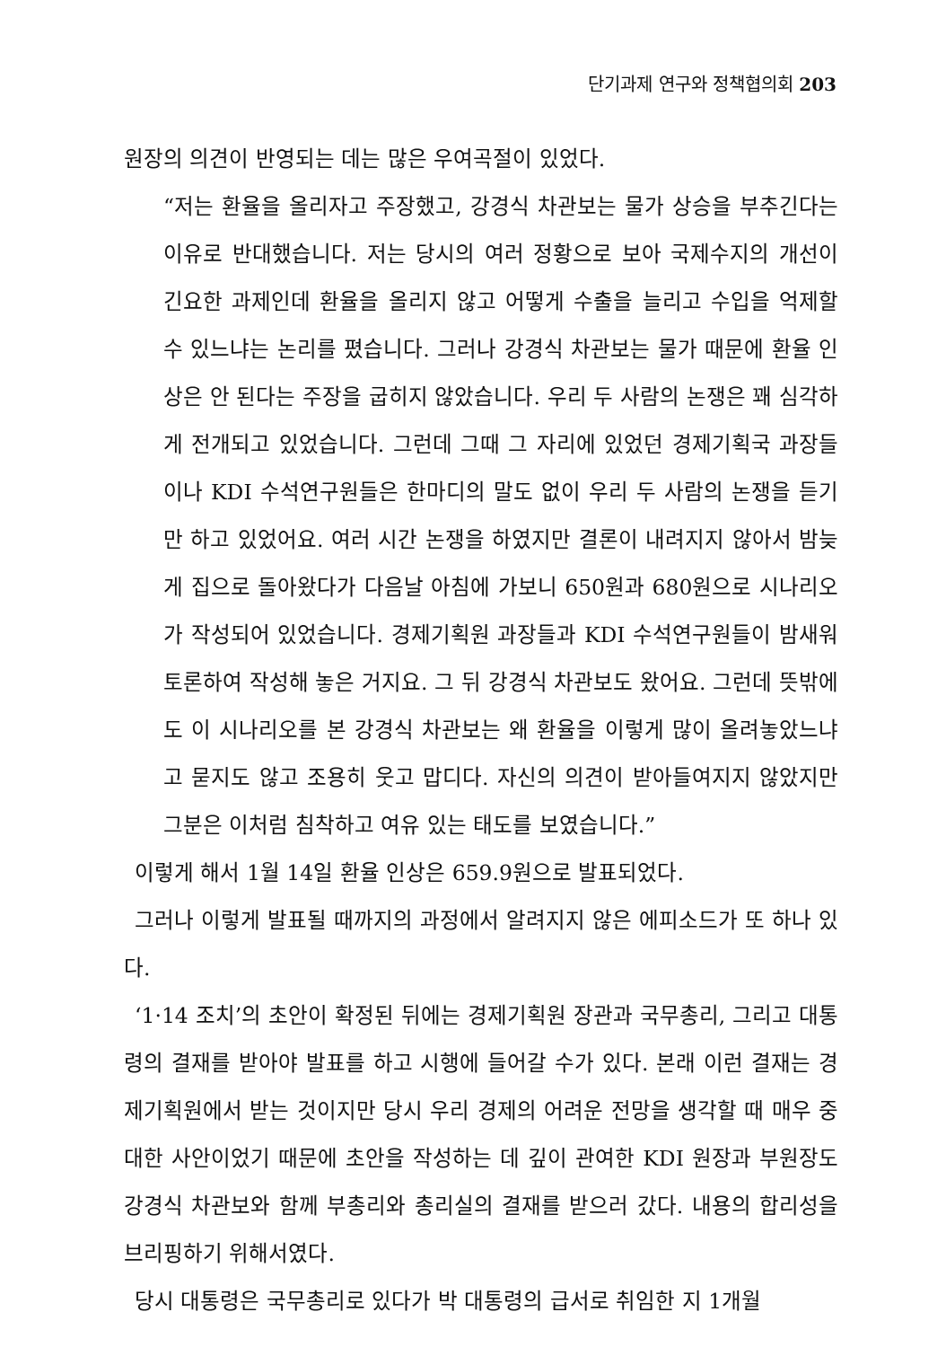단기과제 연구와 정책협의회 203
원장의 의견이 반영되는 데는 많은 우여곡절이 있었다.
“저는 환율을 올리자고 주장했고, 강경식 차관보는 물가 상승을 부추긴다는 이유로 반대했습니다. 저는 당시의 여러 정황으로 보아 국제수지의 개선이 긴요한 과제인데 환율을 올리지 않고 어떻게 수출을 늘리고 수입을 억제할 수 있느냐는 논리를 폈습니다. 그러나 강경식 차관보는 물가 때문에 환율 인상은 안 된다는 주장을 굽히지 않았습니다. 우리 두 사람의 논쟁은 꽤 심각하게 전개되고 있었습니다. 그런데 그때 그 자리에 있었던 경제기획국 과장들이나 KDI 수석연구원들은 한마디의 말도 없이 우리 두 사람의 논쟁을 듣기만 하고 있었어요. 여러 시간 논쟁을 하였지만 결론이 내려지지 않아서 밤늦게 집으로 돌아왔다가 다음날 아침에 가보니 650원과 680원으로 시나리오가 작성되어 있었습니다. 경제기획원 과장들과 KDI 수석연구원들이 밤새워 토론하여 작성해 놓은 거지요. 그 뒤 강경식 차관보도 왔어요. 그런데 뜻밖에도 이 시나리오를 본 강경식 차관보는 왜 환율을 이렇게 많이 올려놓았느냐고 묻지도 않고 조용히 웃고 맙디다. 자신의 의견이 받아들여지지 않았지만 그분은 이처럼 침착하고 여유 있는 태도를 보였습니다.”
이렇게 해서 1월 14일 환율 인상은 659.9원으로 발표되었다.
그러나 이렇게 발표될 때까지의 과정에서 알려지지 않은 에피소드가 또 하나 있다.
‘1·14 조치’의 초안이 확정된 뒤에는 경제기획원 장관과 국무총리, 그리고 대통령의 결재를 받아야 발표를 하고 시행에 들어갈 수가 있다. 본래 이런 결재는 경제기획원에서 받는 것이지만 당시 우리 경제의 어려운 전망을 생각할 때 매우 중대한 사안이었기 때문에 초안을 작성하는 데 깊이 관여한 KDI 원장과 부원장도 강경식 차관보와 함께 부총리와 총리실의 결재를 받으러 갔다. 내용의 합리성을 브리핑하기 위해서였다.
당시 대통령은 국무총리로 있다가 박 대통령의 급서로 취임한 지 1개월